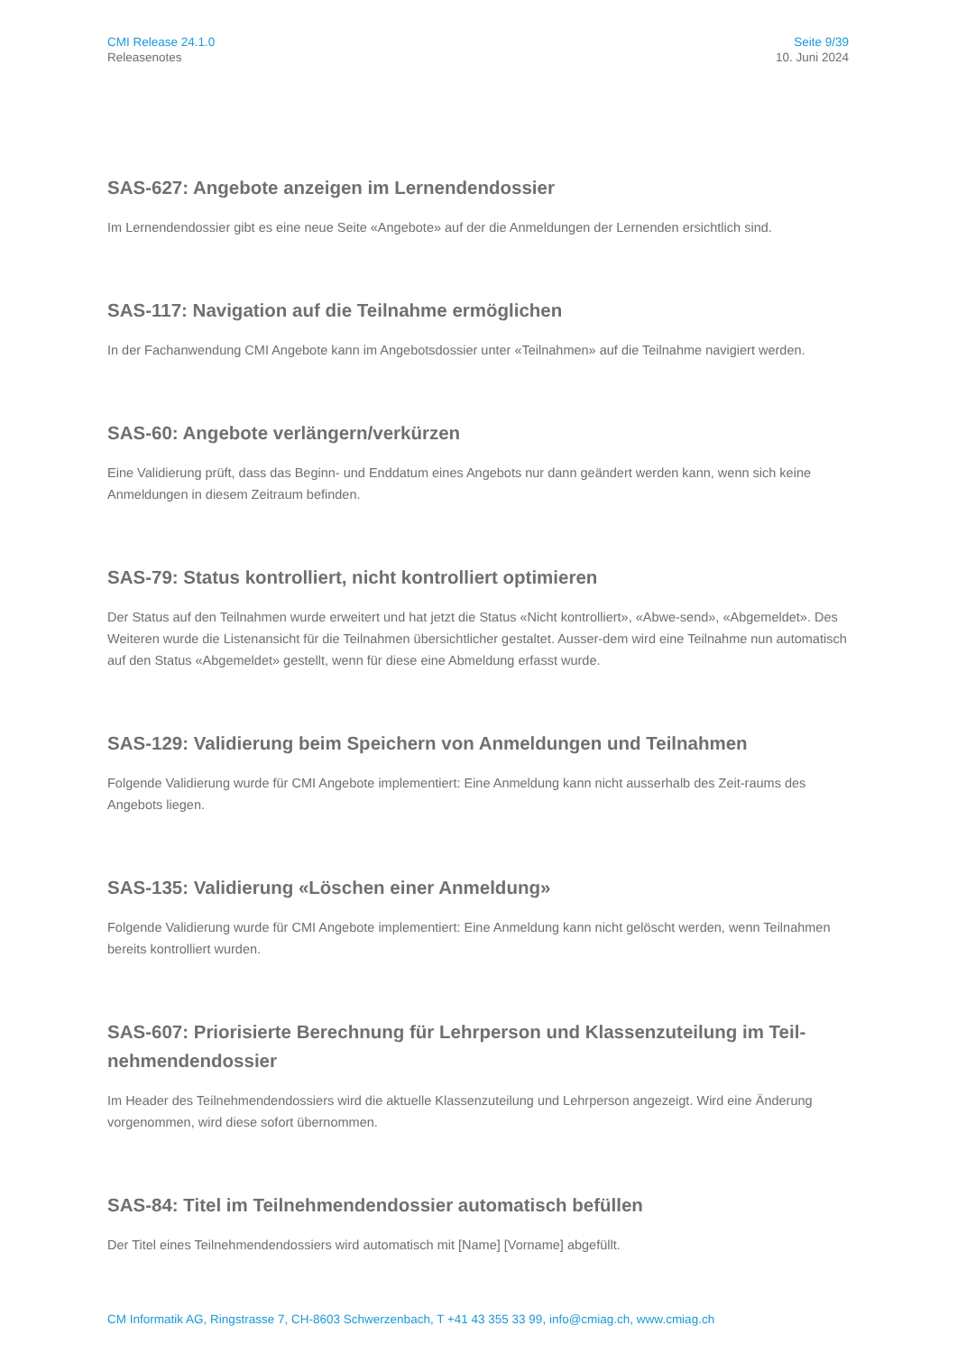CMI Release 24.1.0
Releasenotes
Seite 9/39
10. Juni 2024
SAS-627: Angebote anzeigen im Lernendendossier
Im Lernendendossier gibt es eine neue Seite «Angebote» auf der die Anmeldungen der Lernenden ersichtlich sind.
SAS-117: Navigation auf die Teilnahme ermöglichen
In der Fachanwendung CMI Angebote kann im Angebotsdossier unter «Teilnahmen» auf die Teilnahme navigiert werden.
SAS-60: Angebote verlängern/verkürzen
Eine Validierung prüft, dass das Beginn- und Enddatum eines Angebots nur dann geändert werden kann, wenn sich keine Anmeldungen in diesem Zeitraum befinden.
SAS-79: Status kontrolliert, nicht kontrolliert optimieren
Der Status auf den Teilnahmen wurde erweitert und hat jetzt die Status «Nicht kontrolliert», «Abwe-send», «Abgemeldet». Des Weiteren wurde die Listenansicht für die Teilnahmen übersichtlicher gestaltet. Ausser-dem wird eine Teilnahme nun automatisch auf den Status «Abgemeldet» gestellt, wenn für diese eine Abmeldung erfasst wurde.
SAS-129: Validierung beim Speichern von Anmeldungen und Teilnahmen
Folgende Validierung wurde für CMI Angebote implementiert: Eine Anmeldung kann nicht ausserhalb des Zeit-raums des Angebots liegen.
SAS-135: Validierung «Löschen einer Anmeldung»
Folgende Validierung wurde für CMI Angebote implementiert: Eine Anmeldung kann nicht gelöscht werden, wenn Teilnahmen bereits kontrolliert wurden.
SAS-607: Priorisierte Berechnung für Lehrperson und Klassenzuteilung im Teil-nehmendendossier
Im Header des Teilnehmendendossiers wird die aktuelle Klassenzuteilung und Lehrperson angezeigt. Wird eine Änderung vorgenommen, wird diese sofort übernommen.
SAS-84: Titel im Teilnehmendendossier automatisch befüllen
Der Titel eines Teilnehmendendossiers wird automatisch mit [Name] [Vorname] abgefüllt.
CM Informatik AG, Ringstrasse 7, CH-8603 Schwerzenbach, T +41 43 355 33 99, info@cmiag.ch, www.cmiag.ch